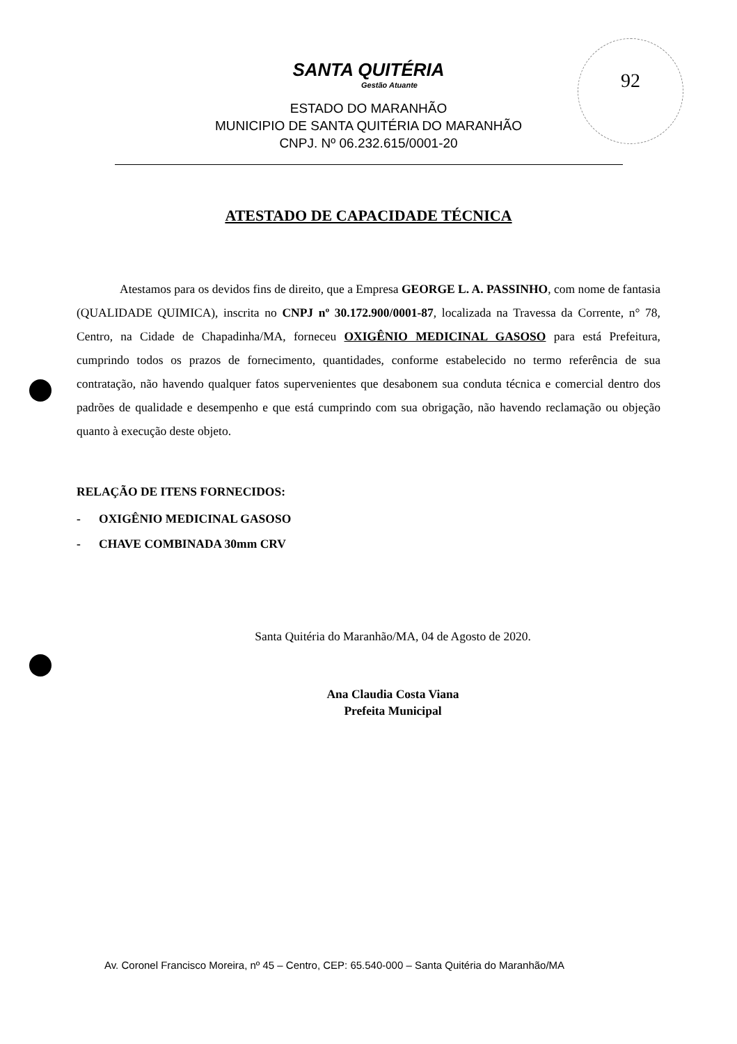92
SANTA QUITÉRIA
Gestão Atuante
ESTADO DO MARANHÃO
MUNICIPIO DE SANTA QUITÉRIA DO MARANHÃO
CNPJ. Nº 06.232.615/0001-20
ATESTADO DE CAPACIDADE TÉCNICA
Atestamos para os devidos fins de direito, que a Empresa GEORGE L. A. PASSINHO, com nome de fantasia (QUALIDADE QUIMICA), inscrita no CNPJ nº 30.172.900/0001-87, localizada na Travessa da Corrente, n° 78, Centro, na Cidade de Chapadinha/MA, forneceu OXIGÊNIO MEDICINAL GASOSO para está Prefeitura, cumprindo todos os prazos de fornecimento, quantidades, conforme estabelecido no termo referência de sua contratação, não havendo qualquer fatos supervenientes que desabonem sua conduta técnica e comercial dentro dos padrões de qualidade e desempenho e que está cumprindo com sua obrigação, não havendo reclamação ou objeção quanto à execução deste objeto.
RELAÇÃO DE ITENS FORNECIDOS:
- OXIGÊNIO MEDICINAL GASOSO
- CHAVE COMBINADA 30mm CRV
Santa Quitéria do Maranhão/MA, 04 de Agosto de 2020.
Ana Claudia Costa Viana
Prefeita Municipal
Av. Coronel Francisco Moreira, nº 45 – Centro, CEP: 65.540-000 – Santa Quitéria do Maranhão/MA